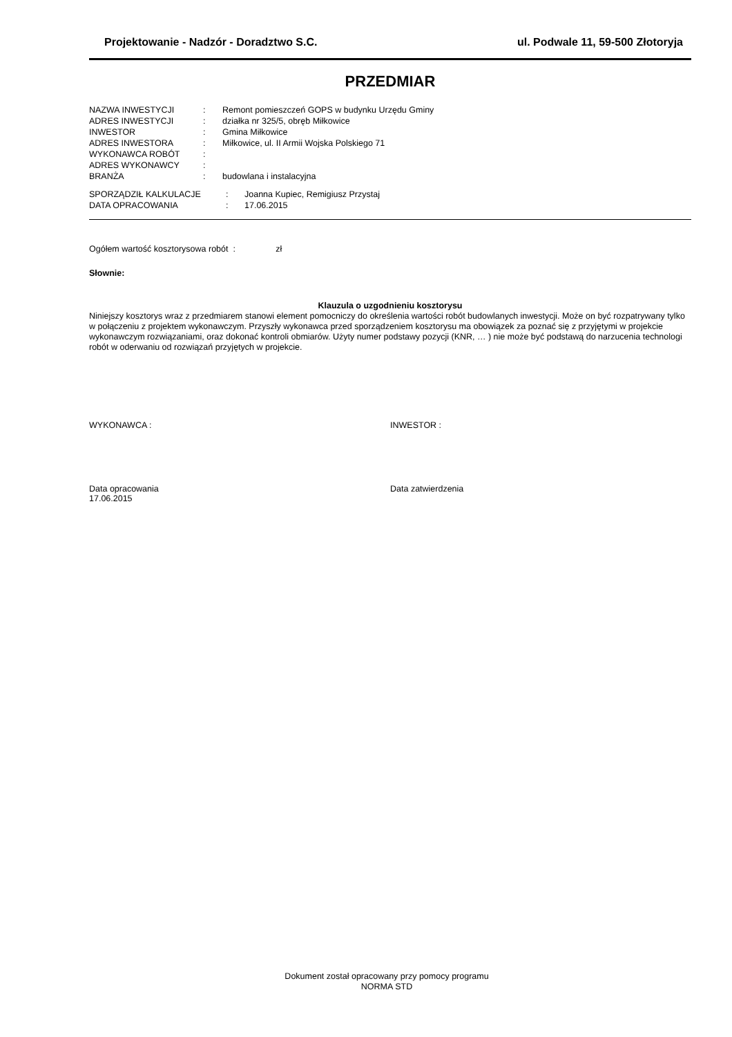Projektowanie - Nadzór - Doradztwo S.C. ul. Podwale 11, 59-500 Złotoryja
PRZEDMIAR
| NAZWA INWESTYCJI | : | Remont pomieszczeń GOPS w budynku Urzędu Gminy |
| ADRES INWESTYCJI | : | działka nr 325/5, obręb Miłkowice |
| INWESTOR | : | Gmina Miłkowice |
| ADRES INWESTORA | : | Miłkowice, ul. II Armii Wojska Polskiego 71 |
| WYKONAWCA ROBÓT | : | |
| ADRES WYKONAWCY | : | |
| BRANŻA | : | budowlana i instalacyjna |
| SPORZĄDZIŁ KALKULACJE | : | Joanna Kupiec, Remigiusz Przystaj |
| DATA OPRACOWANIA | : | 17.06.2015 |
Ogółem wartość kosztorysowa robót : zł
Słownie:
Klauzula o uzgodnieniu kosztorysu
Niniejszy kosztorys wraz z przedmiarem stanowi element pomocniczy do określenia wartości robót budowlanych inwestycji. Może on być rozpatrywany tylko w połączeniu z projektem wykonawczym. Przyszły wykonawca przed sporządzeniem kosztorysu ma obowiązek za poznać się z przyjętymi w projekcie wykonawczym rozwiązaniami, oraz dokonać kontroli obmiarów. Użyty numer podstawy pozycji (KNR, … ) nie może być podstawą do narzucenia technologi robót w oderwaniu od rozwiązań przyjętych w projekcie.
WYKONAWCA : INWESTOR :
Data opracowania
17.06.2015
Data zatwierdzenia
Dokument został opracowany przy pomocy programu
NORMA STD